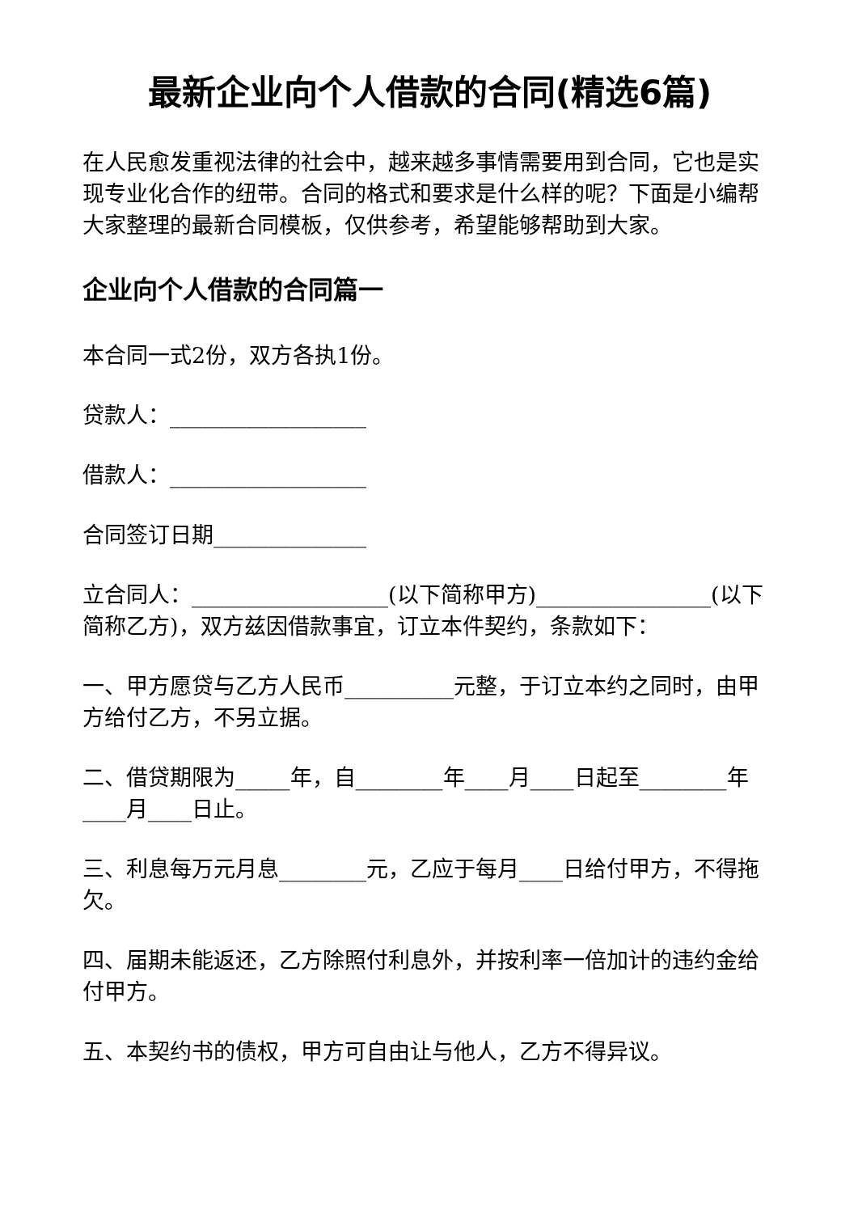最新企业向个人借款的合同(精选6篇)
在人民愈发重视法律的社会中，越来越多事情需要用到合同，它也是实现专业化合作的纽带。合同的格式和要求是什么样的呢？下面是小编帮大家整理的最新合同模板，仅供参考，希望能够帮助到大家。
企业向个人借款的合同篇一
本合同一式2份，双方各执1份。
贷款人：__________________
借款人：__________________
合同签订日期______________
立合同人：__________________(以下简称甲方)________________(以下简称乙方)，双方兹因借款事宜，订立本件契约，条款如下：
一、甲方愿贷与乙方人民币__________元整，于订立本约之同时，由甲方给付乙方，不另立据。
二、借贷期限为_____年，自________年____月____日起至________年____月____日止。
三、利息每万元月息________元，乙应于每月____日给付甲方，不得拖欠。
四、届期未能返还，乙方除照付利息外，并按利率一倍加计的违约金给付甲方。
五、本契约书的债权，甲方可自由让与他人，乙方不得异议。